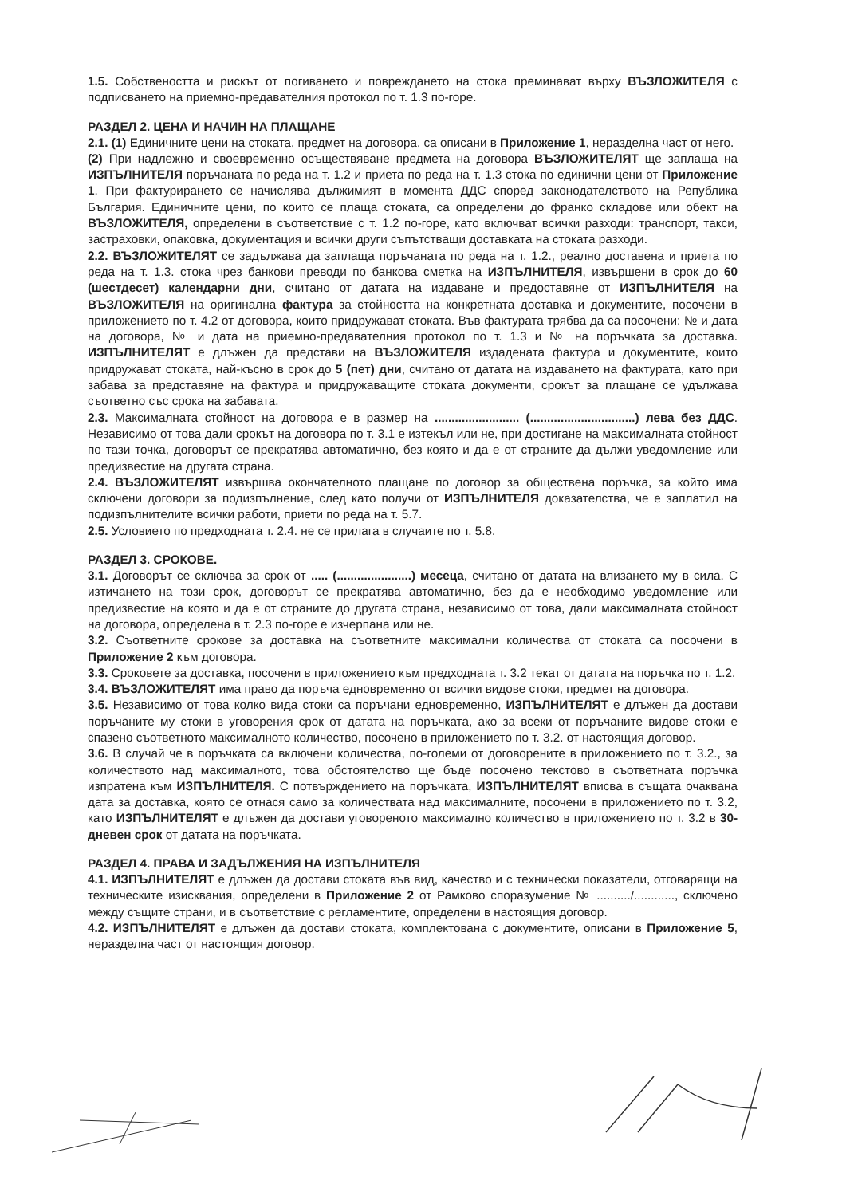1.5. Собствеността и рискът от погиването и повреждането на стока преминават върху ВЪЗЛОЖИТЕЛЯ с подписването на приемно-предавателния протокол по т. 1.3 по-горе.
РАЗДЕЛ 2. ЦЕНА И НАЧИН НА ПЛАЩАНЕ
2.1. (1) Единичните цени на стоката, предмет на договора, са описани в Приложение 1, неразделна част от него.
(2) При надлежно и своевременно осъществяване предмета на договора ВЪЗЛОЖИТЕЛЯТ ще заплаща на ИЗПЪЛНИТЕЛЯ поръчаната по реда на т. 1.2 и приета по реда на т. 1.3 стока по единични цени от Приложение 1. При фактурирането се начислява дължимият в момента ДДС според законодателството на Република България. Единичните цени, по които се плаща стоката, са определени до франко складове или обект на ВЪЗЛОЖИТЕЛЯ, определени в съответствие с т. 1.2 по-горе, като включват всички разходи: транспорт, такси, застраховки, опаковка, документация и всички други съпътстващи доставката на стоката разходи.
2.2. ВЪЗЛОЖИТЕЛЯТ се задължава да заплаща поръчаната по реда на т. 1.2., реално доставена и приета по реда на т. 1.3. стока чрез банкови преводи по банкова сметка на ИЗПЪЛНИТЕЛЯ, извършени в срок до 60 (шестдесет) календарни дни, считано от датата на издаване и предоставяне от ИЗПЪЛНИТЕЛЯ на ВЪЗЛОЖИТЕЛЯ на оригинална фактура за стойността на конкретната доставка и документите, посочени в приложението по т. 4.2 от договора, които придружават стоката. Във фактурата трябва да са посочени: № и дата на договора, № и дата на приемно-предавателния протокол по т. 1.3 и № на поръчката за доставка. ИЗПЪЛНИТЕЛЯТ е длъжен да представи на ВЪЗЛОЖИТЕЛЯ издадената фактура и документите, които придружават стоката, най-късно в срок до 5 (пет) дни, считано от датата на издаването на фактурата, като при забава за представяне на фактура и придружаващите стоката документи, срокът за плащане се удължава съответно със срока на забавата.
2.3. Максималната стойност на договора е в размер на ......................... (...............................) лева без ДДС. Независимо от това дали срокът на договора по т. 3.1 е изтекъл или не, при достигане на максималната стойност по тази точка, договорът се прекратява автоматично, без която и да е от страните да дължи уведомление или предизвестие на другата страна.
2.4. ВЪЗЛОЖИТЕЛЯТ извършва окончателното плащане по договор за обществена поръчка, за който има сключени договори за подизпълнение, след като получи от ИЗПЪЛНИТЕЛЯ доказателства, че е заплатил на подизпълнителите всички работи, приети по реда на т. 5.7.
2.5. Условието по предходната т. 2.4. не се прилага в случаите по т. 5.8.
РАЗДЕЛ 3. СРОКОВЕ.
3.1. Договорът се сключва за срок от ..... (......................) месеца, считано от датата на влизането му в сила. С изтичането на този срок, договорът се прекратява автоматично, без да е необходимо уведомление или предизвестие на която и да е от страните до другата страна, независимо от това, дали максималната стойност на договора, определена в т. 2.3 по-горе е изчерпана или не.
3.2. Съответните срокове за доставка на съответните максимални количества от стоката са посочени в Приложение 2 към договора.
3.3. Сроковете за доставка, посочени в приложението към предходната т. 3.2 текат от датата на поръчка по т. 1.2.
3.4. ВЪЗЛОЖИТЕЛЯТ има право да поръча едновременно от всички видове стоки, предмет на договора.
3.5. Независимо от това колко вида стоки са поръчани едновременно, ИЗПЪЛНИТЕЛЯТ е длъжен да достави поръчаните му стоки в уговорения срок от датата на поръчката, ако за всеки от поръчаните видове стоки е спазено съответното максималното количество, посочено в приложението по т. 3.2. от настоящия договор.
3.6. В случай че в поръчката са включени количества, по-големи от договорените в приложението по т. 3.2., за количеството над максималното, това обстоятелство ще бъде посочено текстово в съответната поръчка изпратена към ИЗПЪЛНИТЕЛЯ. С потвърждението на поръчката, ИЗПЪЛНИТЕЛЯТ вписва в същата очаквана дата за доставка, която се отнася само за количествата над максималните, посочени в приложението по т. 3.2, като ИЗПЪЛНИТЕЛЯТ е длъжен да достави уговореното максимално количество в приложението по т. 3.2 в 30-дневен срок от датата на поръчката.
РАЗДЕЛ 4. ПРАВА И ЗАДЪЛЖЕНИЯ НА ИЗПЪЛНИТЕЛЯ
4.1. ИЗПЪЛНИТЕЛЯТ е длъжен да достави стоката във вид, качество и с технически показатели, отговарящи на техническите изисквания, определени в Приложение 2 от Рамково споразумение № ........../............, сключено между същите страни, и в съответствие с регламентите, определени в настоящия договор.
4.2. ИЗПЪЛНИТЕЛЯТ е длъжен да достави стоката, комплектована с документите, описани в Приложение 5, неразделна част от настоящия договор.